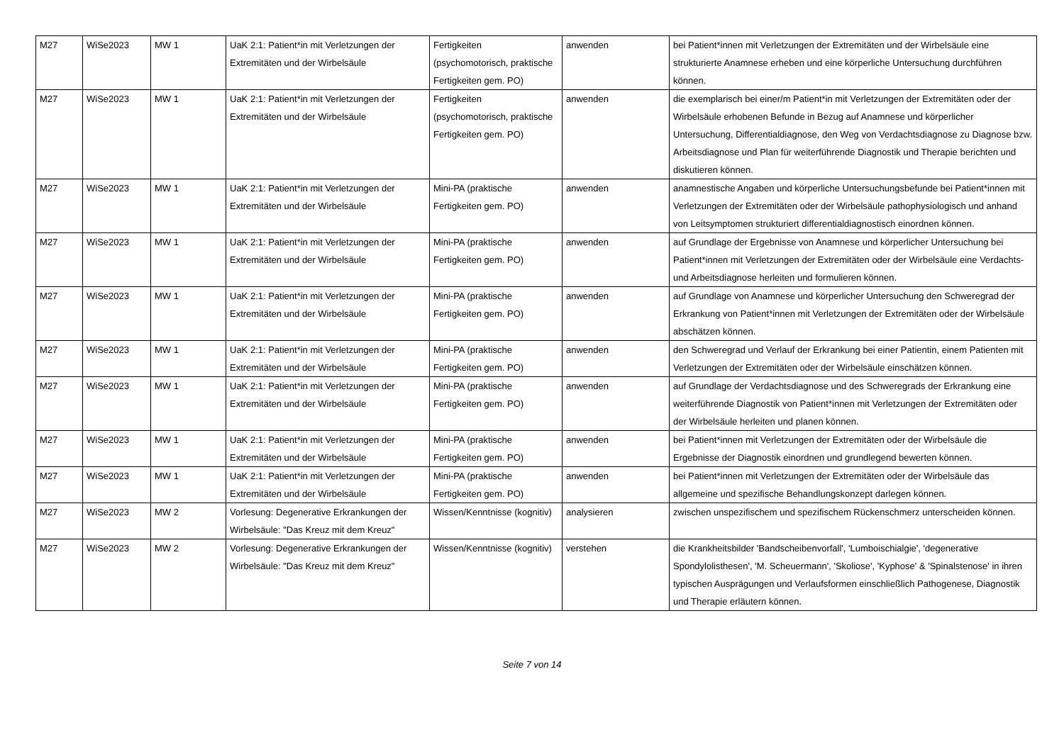| M27 | WiSe2023 | MW 1 | UaK 2:1: Patient*in mit Verletzungen der Extremitäten und der Wirbelsäule | Fertigkeiten (psychomotorisch, praktische Fertigkeiten gem. PO) | anwenden | bei Patient*innen mit Verletzungen der Extremitäten und der Wirbelsäule eine strukturierte Anamnese erheben und eine körperliche Untersuchung durchführen können. |
| M27 | WiSe2023 | MW 1 | UaK 2:1: Patient*in mit Verletzungen der Extremitäten und der Wirbelsäule | Fertigkeiten (psychomotorisch, praktische Fertigkeiten gem. PO) | anwenden | die exemplarisch bei einer/m Patient*in mit Verletzungen der Extremitäten oder der Wirbelsäule erhobenen Befunde in Bezug auf Anamnese und körperlicher Untersuchung, Differentialdiagnose, den Weg von Verdachtsdiagnose zu Diagnose bzw. Arbeitsdiagnose und Plan für weiterführende Diagnostik und Therapie berichten und diskutieren können. |
| M27 | WiSe2023 | MW 1 | UaK 2:1: Patient*in mit Verletzungen der Extremitäten und der Wirbelsäule | Mini-PA (praktische Fertigkeiten gem. PO) | anwenden | anamnestische Angaben und körperliche Untersuchungsbefunde bei Patient*innen mit Verletzungen der Extremitäten oder der Wirbelsäule pathophysiologisch und anhand von Leitsymptomen strukturiert differentialdiagnostisch einordnen können. |
| M27 | WiSe2023 | MW 1 | UaK 2:1: Patient*in mit Verletzungen der Extremitäten und der Wirbelsäule | Mini-PA (praktische Fertigkeiten gem. PO) | anwenden | auf Grundlage der Ergebnisse von Anamnese und körperlicher Untersuchung bei Patient*innen mit Verletzungen der Extremitäten oder der Wirbelsäule eine Verdachts- und Arbeitsdiagnose herleiten und formulieren können. |
| M27 | WiSe2023 | MW 1 | UaK 2:1: Patient*in mit Verletzungen der Extremitäten und der Wirbelsäule | Mini-PA (praktische Fertigkeiten gem. PO) | anwenden | auf Grundlage von Anamnese und körperlicher Untersuchung den Schweregrad der Erkrankung von Patient*innen mit Verletzungen der Extremitäten oder der Wirbelsäule abschätzen können. |
| M27 | WiSe2023 | MW 1 | UaK 2:1: Patient*in mit Verletzungen der Extremitäten und der Wirbelsäule | Mini-PA (praktische Fertigkeiten gem. PO) | anwenden | den Schweregrad und Verlauf der Erkrankung bei einer Patientin, einem Patienten mit Verletzungen der Extremitäten oder der Wirbelsäule einschätzen können. |
| M27 | WiSe2023 | MW 1 | UaK 2:1: Patient*in mit Verletzungen der Extremitäten und der Wirbelsäule | Mini-PA (praktische Fertigkeiten gem. PO) | anwenden | auf Grundlage der Verdachtsdiagnose und des Schweregrads der Erkrankung eine weiterführende Diagnostik von Patient*innen mit Verletzungen der Extremitäten oder der Wirbelsäule herleiten und planen können. |
| M27 | WiSe2023 | MW 1 | UaK 2:1: Patient*in mit Verletzungen der Extremitäten und der Wirbelsäule | Mini-PA (praktische Fertigkeiten gem. PO) | anwenden | bei Patient*innen mit Verletzungen der Extremitäten oder der Wirbelsäule die Ergebnisse der Diagnostik einordnen und grundlegend bewerten können. |
| M27 | WiSe2023 | MW 1 | UaK 2:1: Patient*in mit Verletzungen der Extremitäten und der Wirbelsäule | Mini-PA (praktische Fertigkeiten gem. PO) | anwenden | bei Patient*innen mit Verletzungen der Extremitäten oder der Wirbelsäule das allgemeine und spezifische Behandlungskonzept darlegen können. |
| M27 | WiSe2023 | MW 2 | Vorlesung: Degenerative Erkrankungen der Wirbelsäule: "Das Kreuz mit dem Kreuz" | Wissen/Kenntnisse (kognitiv) | analysieren | zwischen unspezifischem und spezifischem Rückenschmerz unterscheiden können. |
| M27 | WiSe2023 | MW 2 | Vorlesung: Degenerative Erkrankungen der Wirbelsäule: "Das Kreuz mit dem Kreuz" | Wissen/Kenntnisse (kognitiv) | verstehen | die Krankheitsbilder 'Bandscheibenvorfall', 'Lumboischialgie', 'degenerative Spondylolisthesen', 'M. Scheuermann', 'Skoliose', 'Kyphose' & 'Spinalstenose' in ihren typischen Ausprägungen und Verlaufsformen einschließlich Pathogenese, Diagnostik und Therapie erläutern können. |
Seite 7 von 14